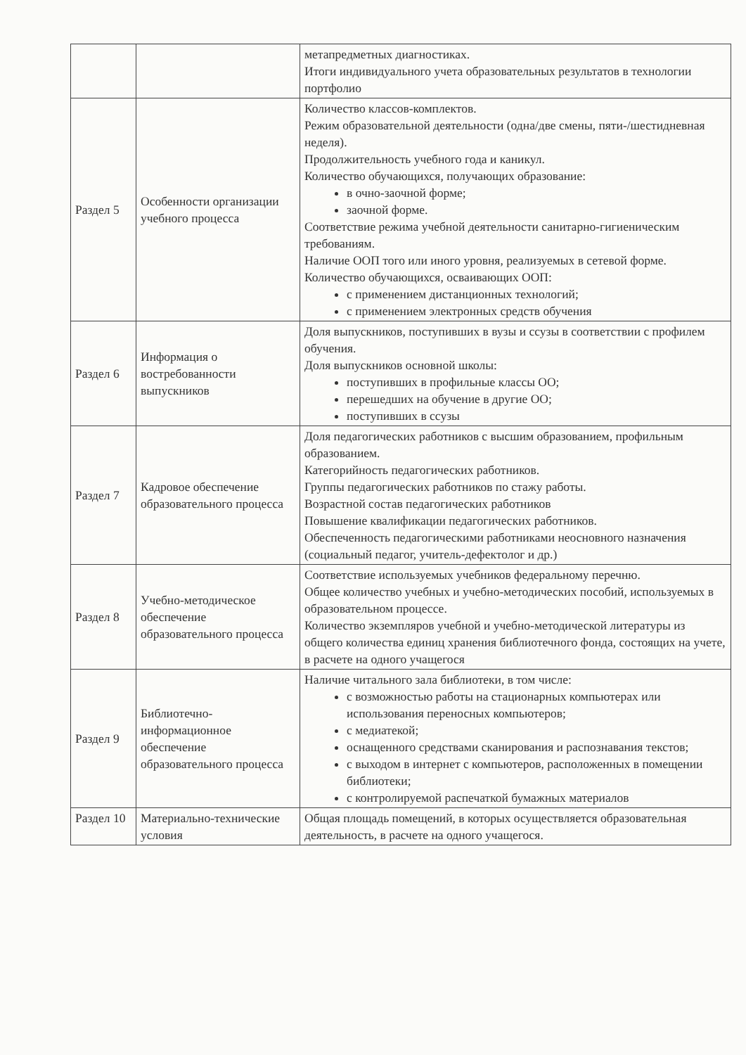| | | метапредметных диагностиках. Итоги индивидуального учета образовательных результатов в технологии портфолио |
| Раздел 5 | Особенности организации учебного процесса | Количество классов-комплектов. Режим образовательной деятельности (одна/две смены, пяти-/шестидневная неделя). Продолжительность учебного года и каникул. Количество обучающихся, получающих образование: в очно-заочной форме; заочной форме. Соответствие режима учебной деятельности санитарно-гигиеническим требованиям. Наличие ООП того или иного уровня, реализуемых в сетевой форме. Количество обучающихся, осваивающих ООП: с применением дистанционных технологий; с применением электронных средств обучения |
| Раздел 6 | Информация о востребованности выпускников | Доля выпускников, поступивших в вузы и ссузы в соответствии с профилем обучения. Доля выпускников основной школы: поступивших в профильные классы ОО; перешедших на обучение в другие ОО; поступивших в ссузы |
| Раздел 7 | Кадровое обеспечение образовательного процесса | Доля педагогических работников с высшим образованием, профильным образованием. Категорийность педагогических работников. Группы педагогических работников по стажу работы. Возрастной состав педагогических работников Повышение квалификации педагогических работников. Обеспеченность педагогическими работниками неосновного назначения (социальный педагог, учитель-дефектолог и др.) |
| Раздел 8 | Учебно-методическое обеспечение образовательного процесса | Соответствие используемых учебников федеральному перечню. Общее количество учебных и учебно-методических пособий, используемых в образовательном процессе. Количество экземпляров учебной и учебно-методической литературы из общего количества единиц хранения библиотечного фонда, состоящих на учете, в расчете на одного учащегося |
| Раздел 9 | Библиотечно-информационное обеспечение образовательного процесса | Наличие читального зала библиотеки, в том числе: с возможностью работы на стационарных компьютерах или использования переносных компьютеров; с медиатекой; оснащенного средствами сканирования и распознавания текстов; с выходом в интернет с компьютеров, расположенных в помещении библиотеки; с контролируемой распечаткой бумажных материалов |
| Раздел 10 | Материально-технические условия | Общая площадь помещений, в которых осуществляется образовательная деятельность, в расчете на одного учащегося. |